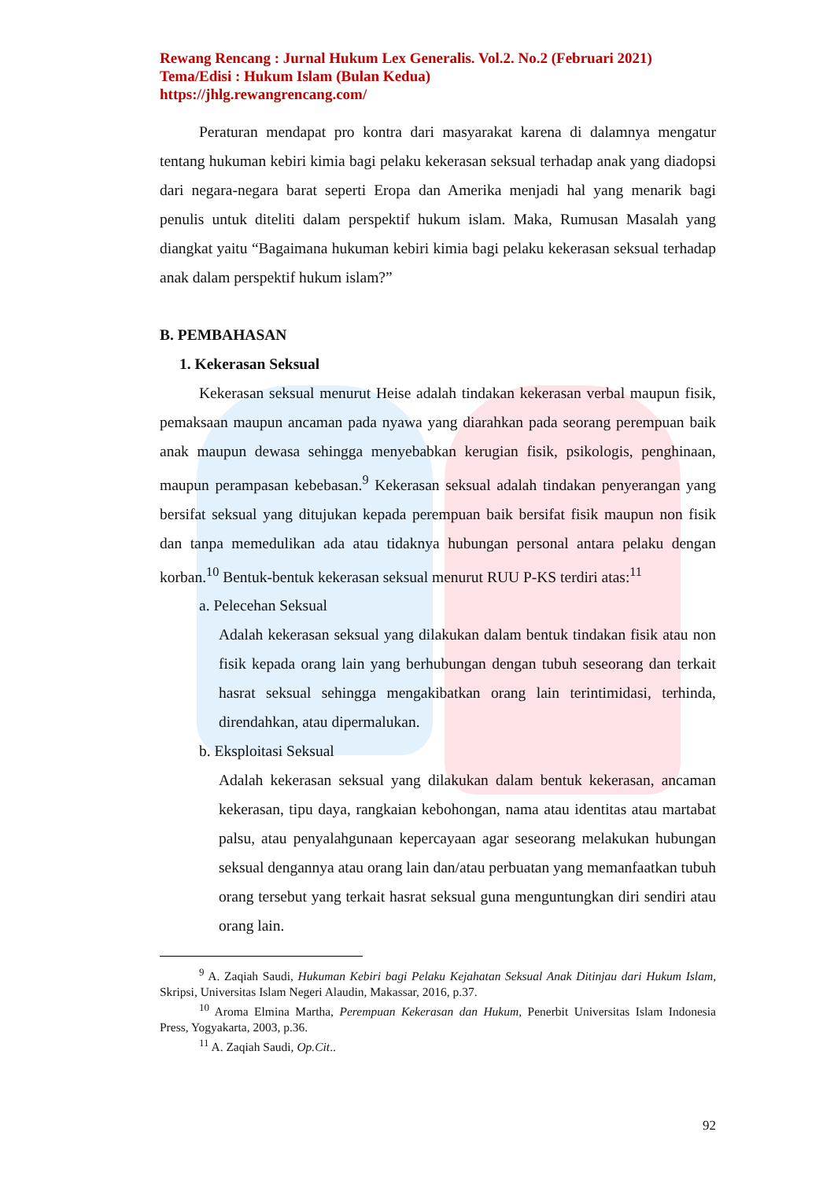Rewang Rencang : Jurnal Hukum Lex Generalis. Vol.2. No.2 (Februari 2021)
Tema/Edisi : Hukum Islam (Bulan Kedua)
https://jhlg.rewangrencang.com/
Peraturan mendapat pro kontra dari masyarakat karena di dalamnya mengatur tentang hukuman kebiri kimia bagi pelaku kekerasan seksual terhadap anak yang diadopsi dari negara-negara barat seperti Eropa dan Amerika menjadi hal yang menarik bagi penulis untuk diteliti dalam perspektif hukum islam. Maka, Rumusan Masalah yang diangkat yaitu “Bagaimana hukuman kebiri kimia bagi pelaku kekerasan seksual terhadap anak dalam perspektif hukum islam?”
B. PEMBAHASAN
1. Kekerasan Seksual
Kekerasan seksual menurut Heise adalah tindakan kekerasan verbal maupun fisik, pemaksaan maupun ancaman pada nyawa yang diarahkan pada seorang perempuan baik anak maupun dewasa sehingga menyebabkan kerugian fisik, psikologis, penghinaan, maupun perampasan kebebasan.<sup>9</sup> Kekerasan seksual adalah tindakan penyerangan yang bersifat seksual yang ditujukan kepada perempuan baik bersifat fisik maupun non fisik dan tanpa memedulikan ada atau tidaknya hubungan personal antara pelaku dengan korban.<sup>10</sup> Bentuk-bentuk kekerasan seksual menurut RUU P-KS terdiri atas:<sup>11</sup>
a. Pelecehan Seksual
Adalah kekerasan seksual yang dilakukan dalam bentuk tindakan fisik atau non fisik kepada orang lain yang berhubungan dengan tubuh seseorang dan terkait hasrat seksual sehingga mengakibatkan orang lain terintimidasi, terhinda, direndahkan, atau dipermalukan.
b. Eksploitasi Seksual
Adalah kekerasan seksual yang dilakukan dalam bentuk kekerasan, ancaman kekerasan, tipu daya, rangkaian kebohongan, nama atau identitas atau martabat palsu, atau penyalahgunaan kepercayaan agar seseorang melakukan hubungan seksual dengannya atau orang lain dan/atau perbuatan yang memanfaatkan tubuh orang tersebut yang terkait hasrat seksual guna menguntungkan diri sendiri atau orang lain.
<sup>9</sup> A. Zaqiah Saudi, Hukuman Kebiri bagi Pelaku Kejahatan Seksual Anak Ditinjau dari Hukum Islam, Skripsi, Universitas Islam Negeri Alaudin, Makassar, 2016, p.37.
<sup>10</sup> Aroma Elmina Martha, Perempuan Kekerasan dan Hukum, Penerbit Universitas Islam Indonesia Press, Yogyakarta, 2003, p.36.
<sup>11</sup> A. Zaqiah Saudi, Op.Cit..
92